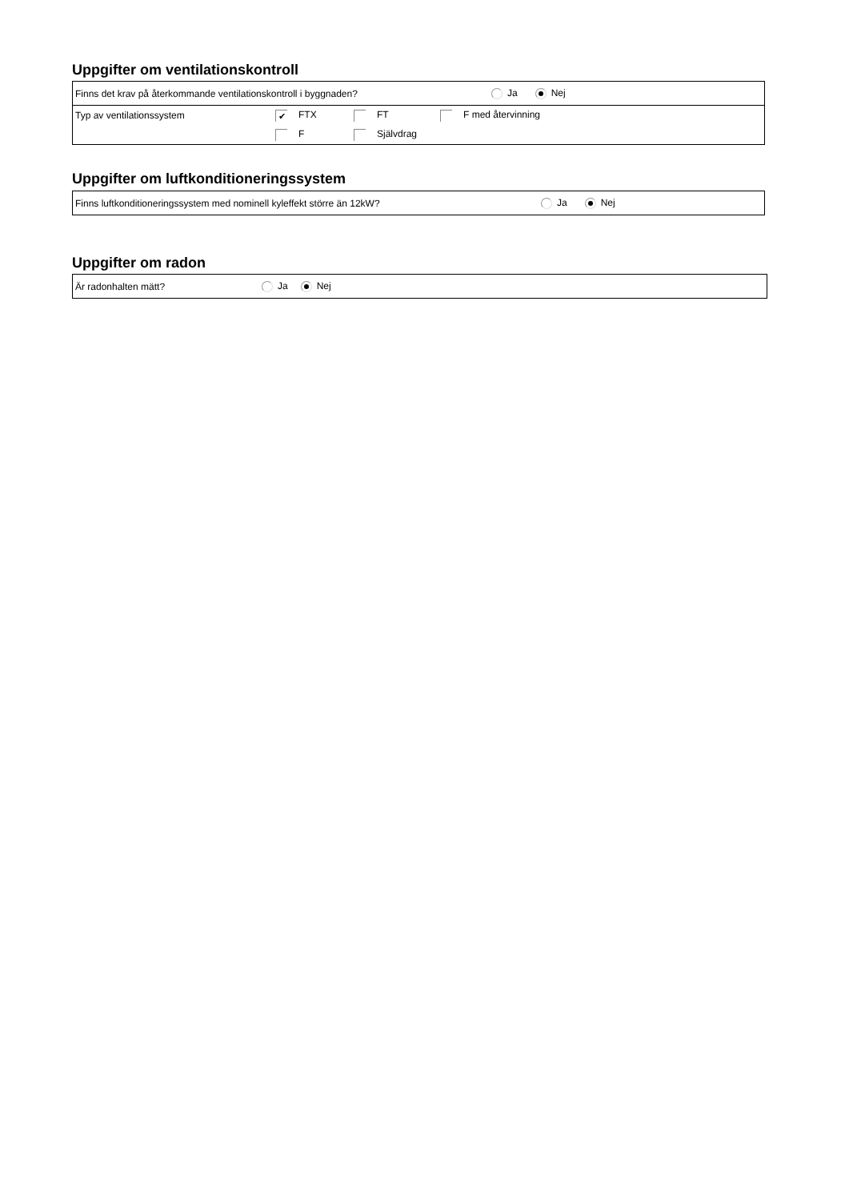Uppgifter om ventilationskontroll
Finns det krav på återkommande ventilationskontroll i byggnaden? Ja Nej
Typ av ventilationssystem ✔ FTX FT F med återvinning
F Självdrag
Uppgifter om luftkonditioneringssystem
Finns luftkonditioneringssystem med nominell kyleffekt större än 12kW? Ja Nej
Uppgifter om radon
Är radonhalten mätt? Ja Nej